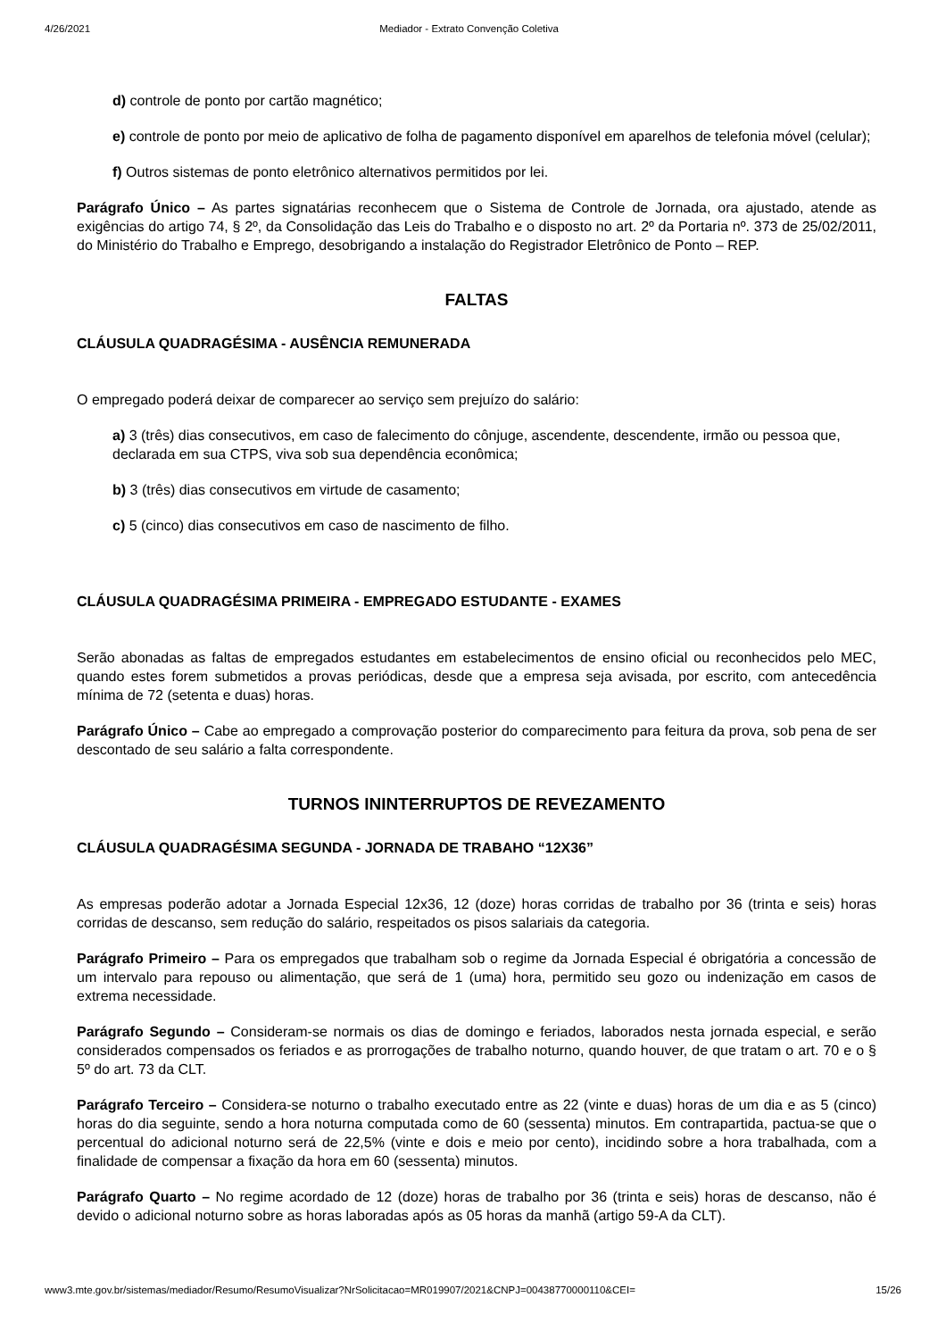4/26/2021 Mediador - Extrato Convenção Coletiva
d) controle de ponto por cartão magnético;
e) controle de ponto por meio de aplicativo de folha de pagamento disponível em aparelhos de telefonia móvel (celular);
f) Outros sistemas de ponto eletrônico alternativos permitidos por lei.
Parágrafo Único – As partes signatárias reconhecem que o Sistema de Controle de Jornada, ora ajustado, atende as exigências do artigo 74, § 2º, da Consolidação das Leis do Trabalho e o disposto no art. 2º da Portaria nº. 373 de 25/02/2011, do Ministério do Trabalho e Emprego, desobrigando a instalação do Registrador Eletrônico de Ponto – REP.
FALTAS
CLÁUSULA QUADRAGÉSIMA - AUSÊNCIA REMUNERADA
O empregado poderá deixar de comparecer ao serviço sem prejuízo do salário:
a) 3 (três) dias consecutivos, em caso de falecimento do cônjuge, ascendente, descendente, irmão ou pessoa que, declarada em sua CTPS, viva sob sua dependência econômica;
b) 3 (três) dias consecutivos em virtude de casamento;
c) 5 (cinco) dias consecutivos em caso de nascimento de filho.
CLÁUSULA QUADRAGÉSIMA PRIMEIRA - EMPREGADO ESTUDANTE - EXAMES
Serão abonadas as faltas de empregados estudantes em estabelecimentos de ensino oficial ou reconhecidos pelo MEC, quando estes forem submetidos a provas periódicas, desde que a empresa seja avisada, por escrito, com antecedência mínima de 72 (setenta e duas) horas.
Parágrafo Único – Cabe ao empregado a comprovação posterior do comparecimento para feitura da prova, sob pena de ser descontado de seu salário a falta correspondente.
TURNOS ININTERRUPTOS DE REVEZAMENTO
CLÁUSULA QUADRAGÉSIMA SEGUNDA - JORNADA DE TRABAHO “12X36”
As empresas poderão adotar a Jornada Especial 12x36, 12 (doze) horas corridas de trabalho por 36 (trinta e seis) horas corridas de descanso, sem redução do salário, respeitados os pisos salariais da categoria.
Parágrafo Primeiro – Para os empregados que trabalham sob o regime da Jornada Especial é obrigatória a concessão de um intervalo para repouso ou alimentação, que será de 1 (uma) hora, permitido seu gozo ou indenização em casos de extrema necessidade.
Parágrafo Segundo – Consideram-se normais os dias de domingo e feriados, laborados nesta jornada especial, e serão considerados compensados os feriados e as prorrogações de trabalho noturno, quando houver, de que tratam o art. 70 e o § 5º do art. 73 da CLT.
Parágrafo Terceiro – Considera-se noturno o trabalho executado entre as 22 (vinte e duas) horas de um dia e as 5 (cinco) horas do dia seguinte, sendo a hora noturna computada como de 60 (sessenta) minutos. Em contrapartida, pactua-se que o percentual do adicional noturno será de 22,5% (vinte e dois e meio por cento), incidindo sobre a hora trabalhada, com a finalidade de compensar a fixação da hora em 60 (sessenta) minutos.
Parágrafo Quarto – No regime acordado de 12 (doze) horas de trabalho por 36 (trinta e seis) horas de descanso, não é devido o adicional noturno sobre as horas laboradas após as 05 horas da manhã (artigo 59-A da CLT).
www3.mte.gov.br/sistemas/mediador/Resumo/ResumoVisualizar?NrSolicitacao=MR019907/2021&CNPJ=00438770000110&CEI= 15/26